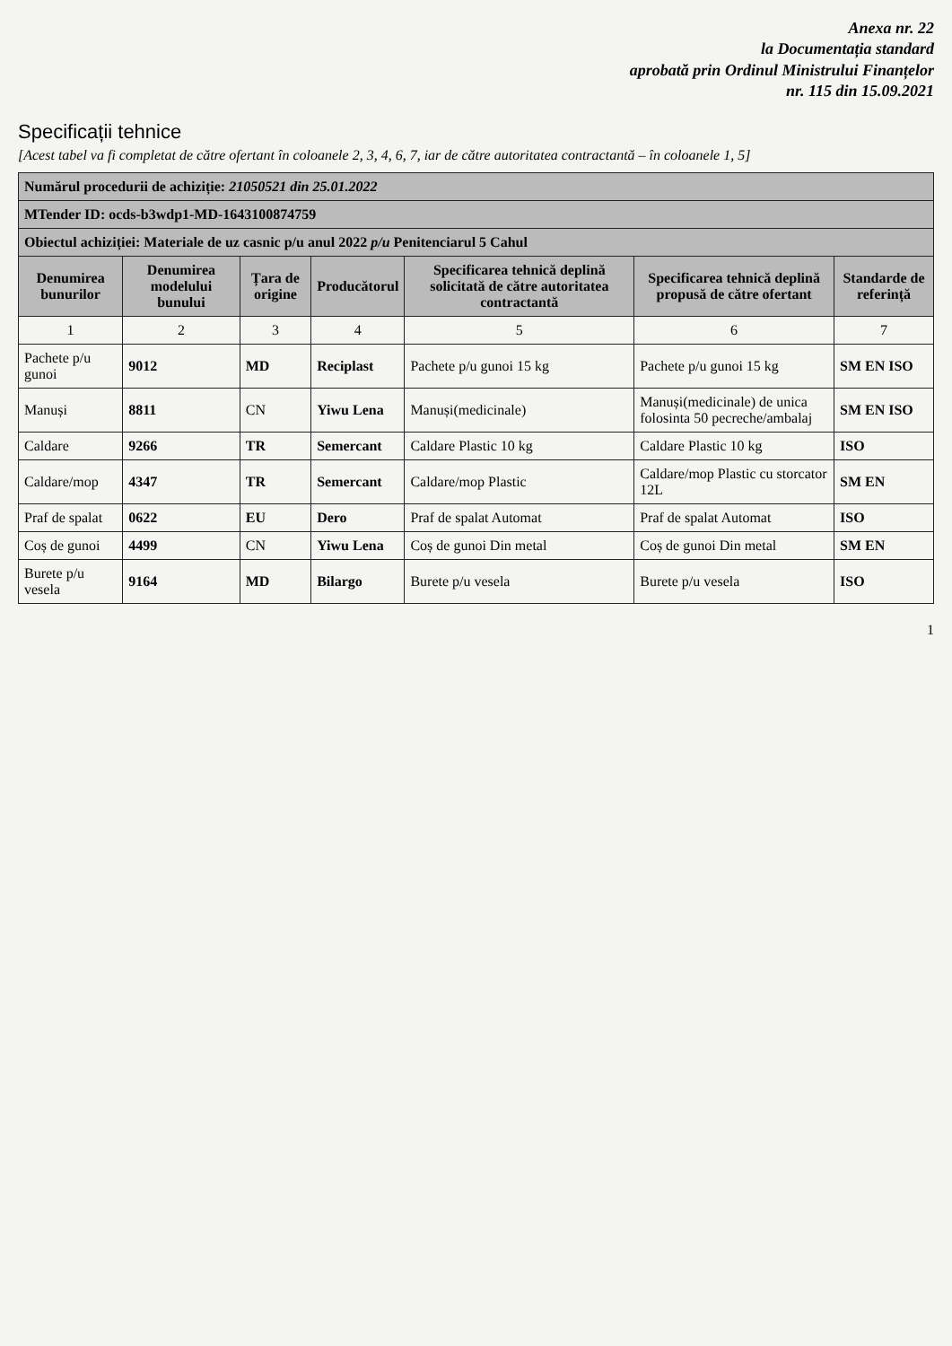Anexa nr. 22
la Documentația standard
aprobată prin Ordinul Ministrului Finanțelor
nr. 115 din 15.09.2021
Specificații tehnice
[Acest tabel va fi completat de către ofertant în coloanele 2, 3, 4, 6, 7, iar de către autoritatea contractantă – în coloanele 1, 5]
| Numărul procedurii de achiziție: 21050521 din 25.01.2022 | | | | | | |
| MTender ID: ocds-b3wdp1-MD-1643100874759 | | | | | | |
| Obiectul achiziției: Materiale de uz casnic p/u anul 2022 p/u Penitenciarul 5 Cahul | | | | | | |
| Denumirea bunurilor | Denumirea modelului bunului | Țara de origine | Producătorul | Specificarea tehnică deplină solicitată de către autoritatea contractantă | Specificarea tehnică deplină propusă de către ofertant | Standarde de referință |
| 1 | 2 | 3 | 4 | 5 | 6 | 7 |
| Pachete p/u gunoi | 9012 | MD | Reciplast | Pachete p/u gunoi 15 kg | Pachete p/u gunoi 15 kg | SM EN ISO |
| Manuși | 8811 | CN | Yiwu Lena | Manuși(medicinale) | Manuși(medicinale) de unica folosinta 50 pecreche/ambalaj | SM EN ISO |
| Caldare | 9266 | TR | Semercant | Caldare Plastic 10 kg | Caldare Plastic 10 kg | ISO |
| Caldare/mop | 4347 | TR | Semercant | Caldare/mop Plastic | Caldare/mop Plastic cu storcator 12L | SM EN |
| Praf de spalat | 0622 | EU | Dero | Praf de spalat Automat | Praf de spalat Automat | ISO |
| Coș de gunoi | 4499 | CN | Yiwu Lena | Coș de gunoi Din metal | Coș de gunoi Din metal | SM EN |
| Burete p/u vesela | 9164 | MD | Bilargo | Burete p/u vesela | Burete p/u vesela | ISO |
1